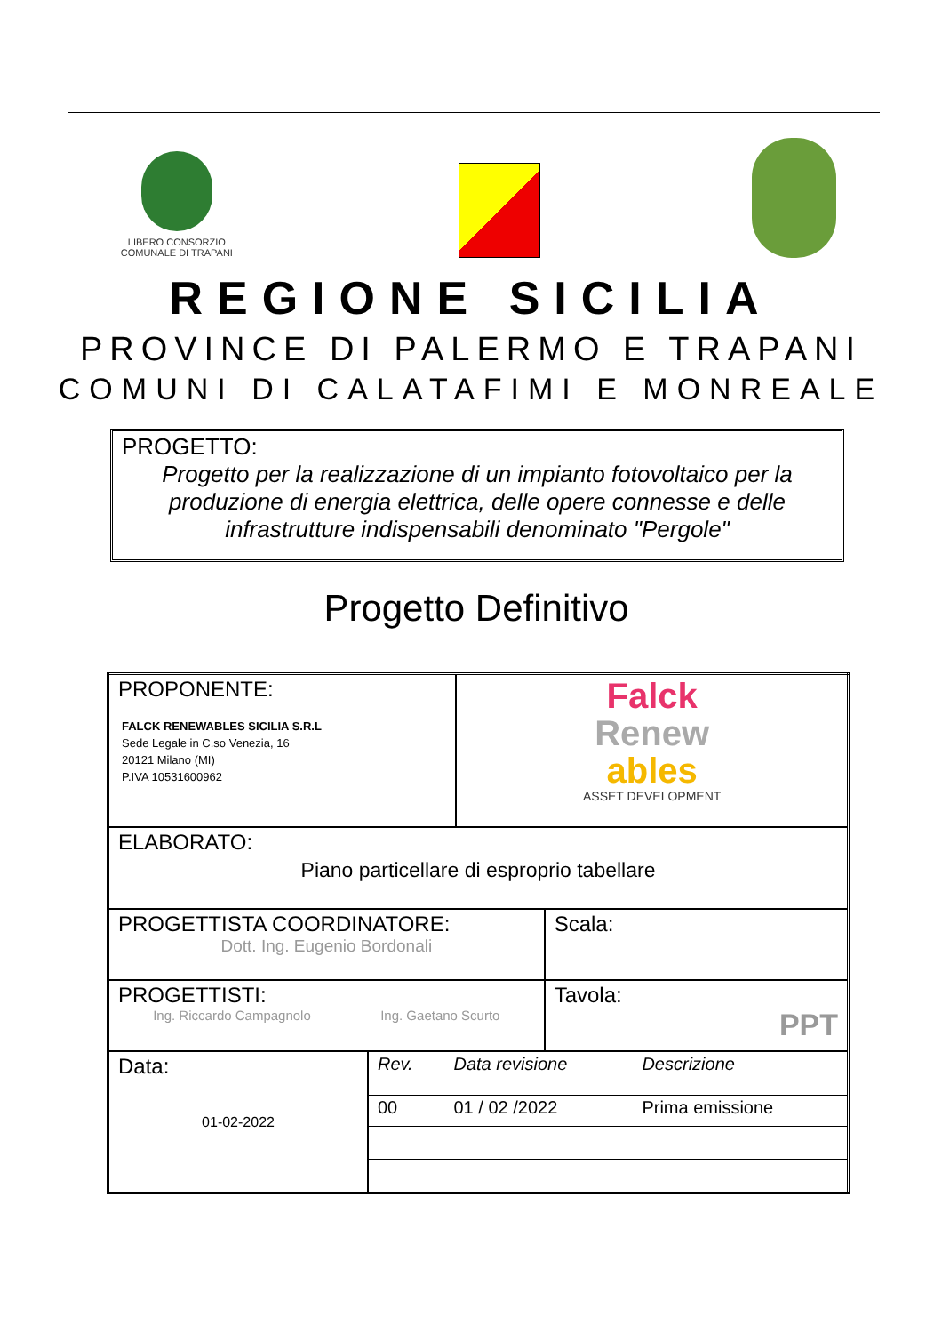LIBERO CONSORZIO
COMUNALE DI TRAPANI
REGIONE SICILIA
PROVINCE DI PALERMO E TRAPANI
COMUNI DI CALATAFIMI E MONREALE
PROGETTO:
Progetto per la realizzazione di un impianto fotovoltaico per la produzione di energia elettrica, delle opere connesse e delle infrastrutture indispensabili denominato "Pergole"
Progetto Definitivo
| PROPONENTE: FALCK RENEWABLES SICILIA S.R.L Sede Legale in C.so Venezia, 16 20121 Milano (MI) P.IVA 10531600962 | | Falck Renew ables ASSET DEVELOPMENT | |
| ELABORATO: Piano particellare di esproprio tabellare | | | |
| PROGETTISTA COORDINATORE: Dott. Ing. Eugenio Bordonali | | | Scala: |
| PROGETTISTI: Ing. Riccardo Campagnolo Ing. Gaetano Scurto | | | Tavola: PPT |
| Data: 01-02-2022 | / Rev. / Data revisione / Descrizione / / 00 / 01 / 02 /2022 / Prima emissione / | | |